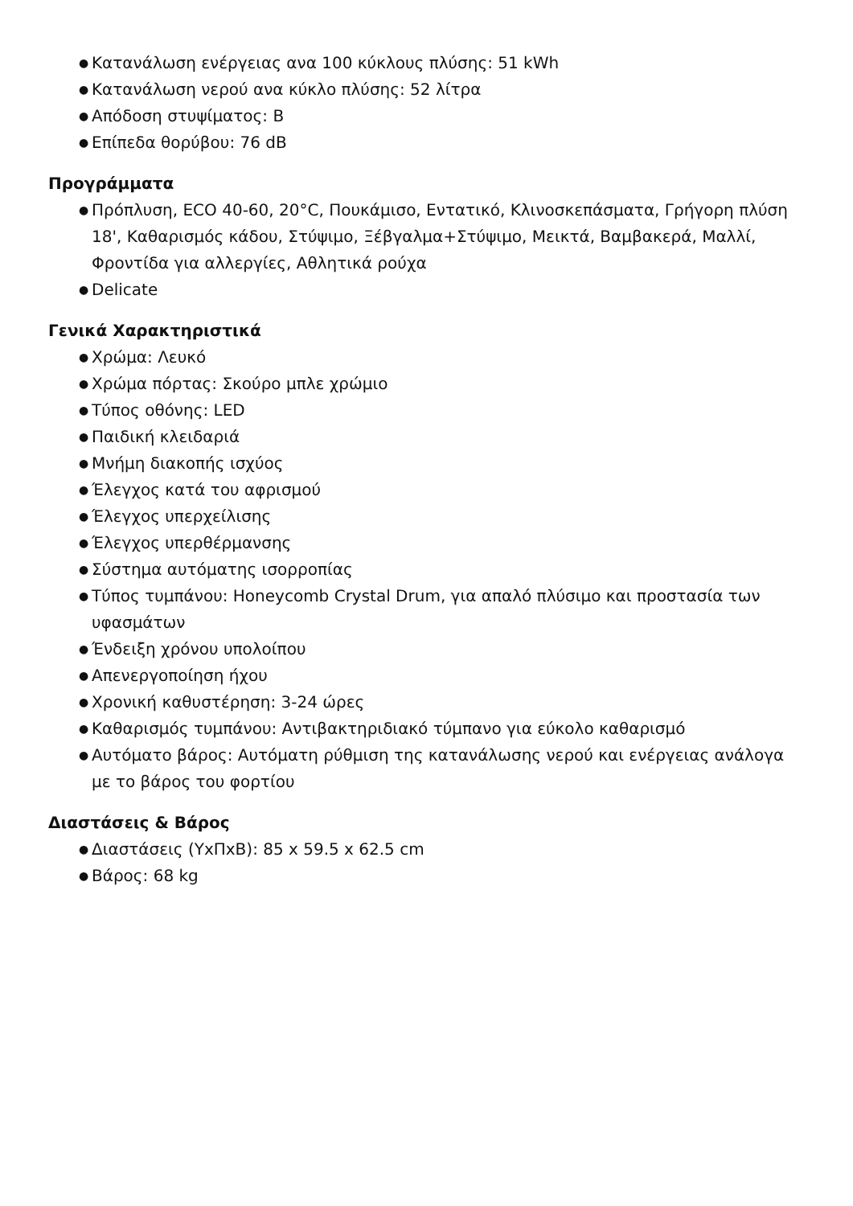● Κατανάλωση ενέργειας ανα 100 κύκλους πλύσης: 51 kWh
● Κατανάλωση νερού ανα κύκλο πλύσης: 52 λίτρα
● Απόδοση στυψίματος: B
● Επίπεδα θορύβου: 76 dB
Προγράμματα
● Πρόπλυση, ECO 40-60, 20°C, Πουκάμισο, Εντατικό, Κλινοσκεπάσματα, Γρήγορη πλύση 18', Καθαρισμός κάδου, Στύψιμο, Ξέβγαλμα+Στύψιμο, Μεικτά, Βαμβακερά, Μαλλί, Φροντίδα για αλλεργίες, Αθλητικά ρούχα
● Delicate
Γενικά Χαρακτηριστικά
● Χρώμα: Λευκό
● Χρώμα πόρτας: Σκούρο μπλε χρώμιο
● Τύπος οθόνης: LED
● Παιδική κλειδαριά
● Μνήμη διακοπής ισχύος
● Έλεγχος κατά του αφρισμού
● Έλεγχος υπερχείλισης
● Έλεγχος υπερθέρμανσης
● Σύστημα αυτόματης ισορροπίας
● Τύπος τυμπάνου: Honeycomb Crystal Drum, για απαλό πλύσιμο και προστασία των υφασμάτων
● Ένδειξη χρόνου υπολοίπου
● Απενεργοποίηση ήχου
● Χρονική καθυστέρηση: 3-24 ώρες
● Καθαρισμός τυμπάνου: Αντιβακτηριδιακό τύμπανο για εύκολο καθαρισμό
● Αυτόματο βάρος: Αυτόματη ρύθμιση της κατανάλωσης νερού και ενέργειας ανάλογα με το βάρος του φορτίου
Διαστάσεις & Βάρος
● Διαστάσεις (ΥxΠxΒ): 85 x 59.5 x 62.5 cm
● Βάρος: 68 kg